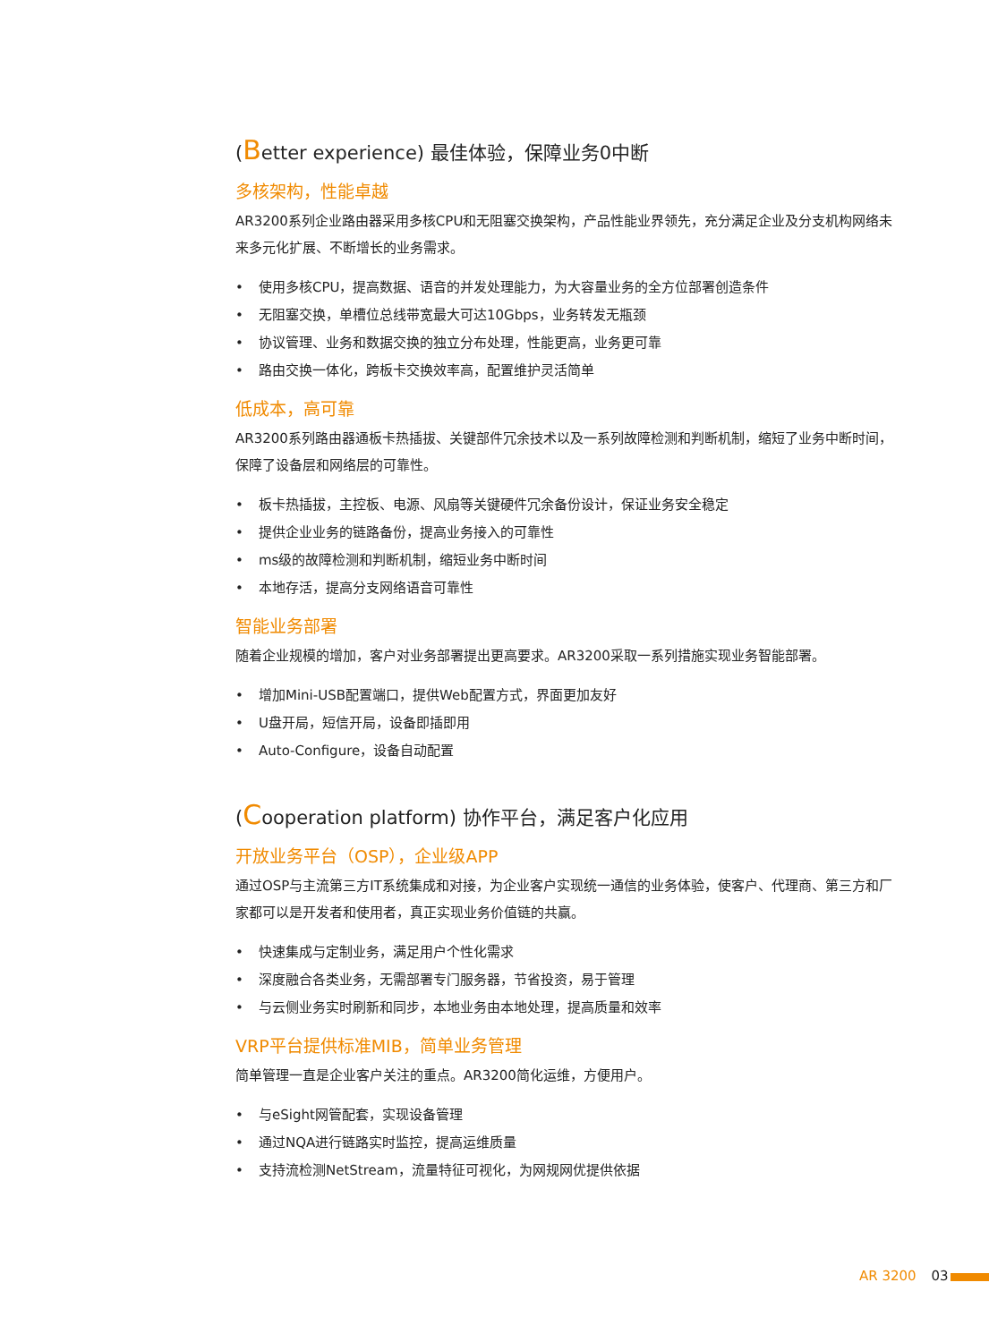(Better experience) 最佳体验，保障业务0中断
多核架构，性能卓越
AR3200系列企业路由器采用多核CPU和无阻塞交换架构，产品性能业界领先，充分满足企业及分支机构网络未来多元化扩展、不断增长的业务需求。
• 使用多核CPU，提高数据、语音的并发处理能力，为大容量业务的全方位部署创造条件
• 无阻塞交换，单槽位总线带宽最大可达10Gbps，业务转发无瓶颈
• 协议管理、业务和数据交换的独立分布处理，性能更高，业务更可靠
• 路由交换一体化，跨板卡交换效率高，配置维护灵活简单
低成本，高可靠
AR3200系列路由器通板卡热插拔、关键部件冗余技术以及一系列故障检测和判断机制，缩短了业务中断时间，保障了设备层和网络层的可靠性。
• 板卡热插拔，主控板、电源、风扇等关键硬件冗余备份设计，保证业务安全稳定
• 提供企业业务的链路备份，提高业务接入的可靠性
• ms级的故障检测和判断机制，缩短业务中断时间
• 本地存活，提高分支网络语音可靠性
智能业务部署
随着企业规模的增加，客户对业务部署提出更高要求。AR3200采取一系列措施实现业务智能部署。
• 增加Mini-USB配置端口，提供Web配置方式，界面更加友好
• U盘开局，短信开局，设备即插即用
• Auto-Configure，设备自动配置
(Cooperation platform) 协作平台，满足客户化应用
开放业务平台（OSP），企业级APP
通过OSP与主流第三方IT系统集成和对接，为企业客户实现统一通信的业务体验，使客户、代理商、第三方和厂家都可以是开发者和使用者，真正实现业务价值链的共赢。
• 快速集成与定制业务，满足用户个性化需求
• 深度融合各类业务，无需部署专门服务器，节省投资，易于管理
• 与云侧业务实时刷新和同步，本地业务由本地处理，提高质量和效率
VRP平台提供标准MIB，简单业务管理
简单管理一直是企业客户关注的重点。AR3200简化运维，方便用户。
• 与eSight网管配套，实现设备管理
• 通过NQA进行链路实时监控，提高运维质量
• 支持流检测NetStream，流量特征可视化，为网规网优提供依据
AR 3200 03